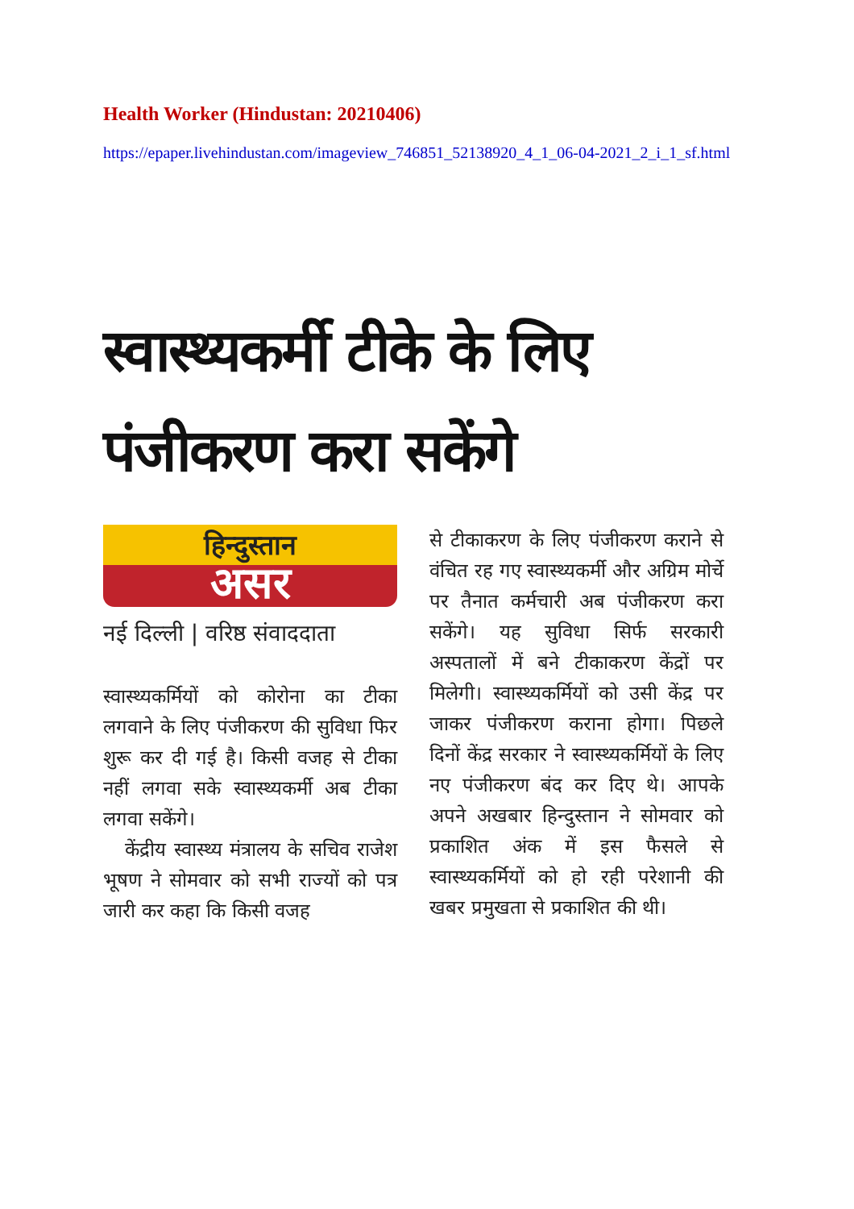Health Worker (Hindustan: 20210406)
https://epaper.livehindustan.com/imageview_746851_52138920_4_1_06-04-2021_2_i_1_sf.html
स्वास्थ्यकर्मी टीके के लिए
पंजीकरण करा सकेंगे
हिन्दुस्तान
असर
नई दिल्ली | वरिष्ठ संवाददाता
स्वास्थ्यकर्मियों को कोरोना का टीका लगवाने के लिए पंजीकरण की सुविधा फिर शुरू कर दी गई है। किसी वजह से टीका नहीं लगवा सके स्वास्थ्यकर्मी अब टीका लगवा सकेंगे।
केंद्रीय स्वास्थ्य मंत्रालय के सचिव राजेश भूषण ने सोमवार को सभी राज्यों को पत्र जारी कर कहा कि किसी वजह
से टीकाकरण के लिए पंजीकरण कराने से वंचित रह गए स्वास्थ्यकर्मी और अग्रिम मोर्चे पर तैनात कर्मचारी अब पंजीकरण करा सकेंगे। यह सुविधा सिर्फ सरकारी अस्पतालों में बने टीकाकरण केंद्रों पर मिलेगी। स्वास्थ्यकर्मियों को उसी केंद्र पर जाकर पंजीकरण कराना होगा। पिछले दिनों केंद्र सरकार ने स्वास्थ्यकर्मियों के लिए नए पंजीकरण बंद कर दिए थे। आपके अपने अखबार हिन्दुस्तान ने सोमवार को प्रकाशित अंक में इस फैसले से स्वास्थ्यकर्मियों को हो रही परेशानी की खबर प्रमुखता से प्रकाशित की थी।